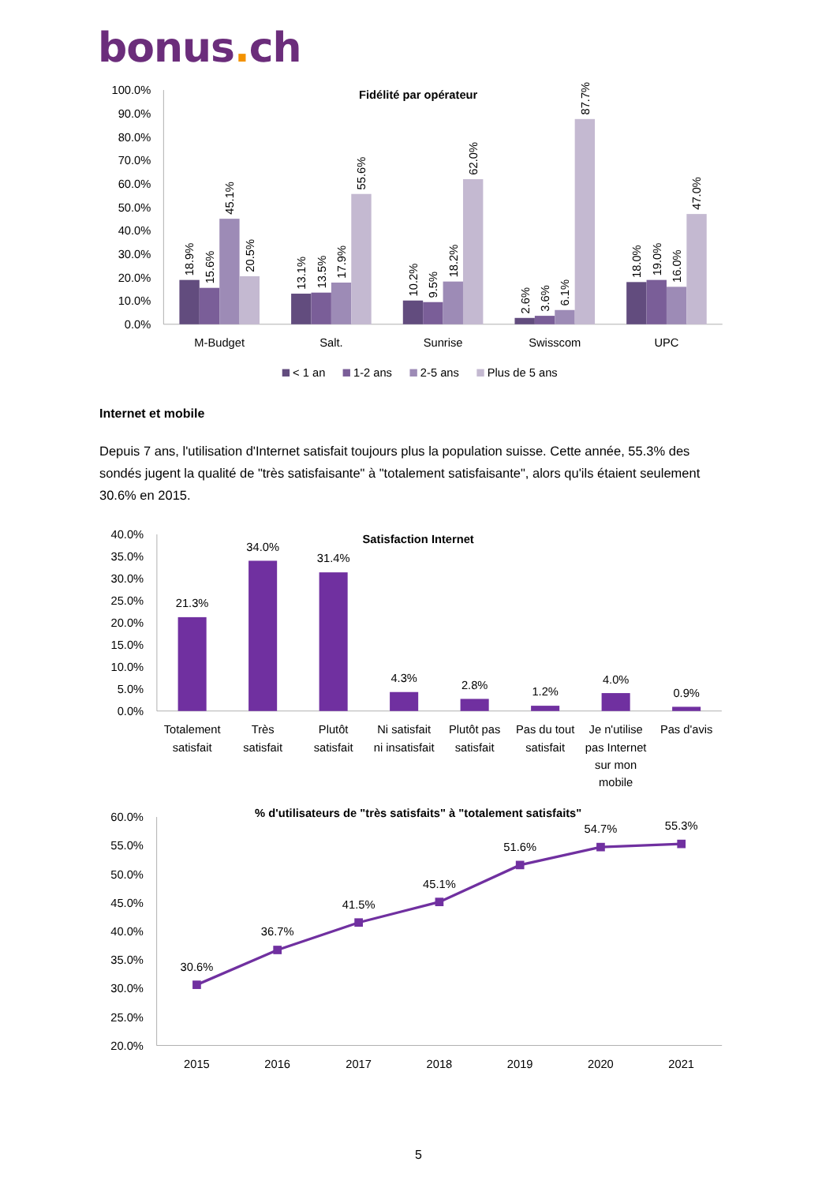bonus. ch
Fidélité par opérateur
100.0%
90.0%
80.0%
70.0%
60.0%
50.0%
40.0%
30.0%
20.0%
10.0%
0.0%
18.9%
15.6%
45.1%
20.5%
13.1%
13.5%
17.9%
55.6%
10.2%
9.5%
18.2%
62.0%
2.6%
3.6%
6.1%
87.7%
18.0%
19.0%
16.0%
47.0%
M-Budget
Salt.
Sunrise
Swisscom
UPC
< 1 an
1-2 ans
2-5 ans
Plus de 5 ans
Internet et mobile
Depuis 7 ans, l'utilisation d'Internet satisfait toujours plus la population suisse. Cette année, 55.3% des sondés jugent la qualité de "très satisfaisante" à "totalement satisfaisante", alors qu'ils étaient seulement 30.6% en 2015.
Satisfaction Internet
40.0%
35.0%
30.0%
25.0%
20.0%
15.0%
10.0%
5.0%
0.0%
21.3%
34.0%
31.4%
4.3%
2.8%
1.2%
4.0%
0.9%
Totalement
satisfait
Très
satisfait
Plutôt
satisfait
Ni satisfait
ni insatisfait
Plutôt pas
satisfait
Pas du tout
satisfait
Je n'utilise
pas Internet
sur mon
mobile
Pas d'avis
% d'utilisateurs de "très satisfaits" à "totalement satisfaits"
60.0%
55.0%
50.0%
45.0%
40.0%
35.0%
30.0%
25.0%
20.0%
30.6%
36.7%
41.5%
45.1%
51.6%
54.7%
55.3%
2015
2016
2017
2018
2019
2020
2021
5